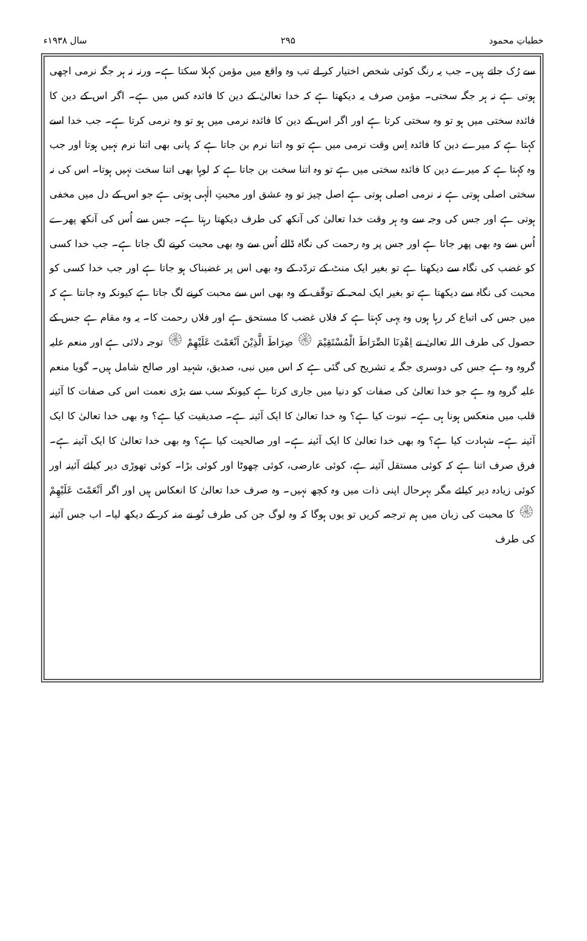خطباتِ محمود ۲۹۵ سال ۱۹۳۸ء
سے رُک جاتے ہیں۔ جب یہ رنگ کوئی شخص اختیار کر لے تب وہ واقع میں مؤمن کہلا سکتا ہے۔ ورنہ نہ ہر جگہ نرمی اچھی ہوتی ہے نہ ہر جگہ سختی۔ مؤمن صرف یہ دیکھتا ہے کہ خدا تعالیٰ کے دین کا فائدہ کس میں ہے۔ اگر اس کے دین کا فائدہ سختی میں ہو تو وہ سختی کرتا ہے اور اگر اس کے دین کا فائدہ نرمی میں ہو تو وہ نرمی کرتا ہے۔ جب خدا اسے کہتا ہے کہ میرے دین کا فائدہ اِس وقت نرمی میں ہے تو وہ اتنا نرم بن جاتا ہے کہ پانی بھی اتنا نرم نہیں ہوتا اور جب وہ کہتا ہے کہ میرے دین کا فائدہ سختی میں ہے تو وہ اتنا سخت بن جاتا ہے کہ لوہا بھی اتنا سخت نہیں ہوتا۔ اس کی نہ سختی اصلی ہوتی ہے نہ نرمی اصلی ہوتی ہے اصل چیز تو وہ عشق اور محبتِ الٰہی ہوتی ہے جو اس کے دل میں مخفی ہوتی ہے اور جس کی وجہ سے وہ ہر وقت خدا تعالیٰ کی آنکھ کی طرف دیکھتا رہتا ہے۔ جس سے اُس کی آنکھ پھرے اُس سے وہ بھی پھر جاتا ہے اور جس پر وہ رحمت کی نگاہ ڈالے اُس سے وہ بھی محبت کرنے لگ جاتا ہے۔ جب خدا کسی کو غضب کی نگاہ سے دیکھتا ہے تو بغیر ایک منٹ کے تردّد کے وہ بھی اس پر غضبناک ہو جاتا ہے اور جب خدا کسی کو محبت کی نگاہ سے دیکھتا ہے تو بغیر ایک لمحہ کے توقّف کے وہ بھی اس سے محبت کرنے لگ جاتا ہے کیونکہ وہ جانتا ہے کہ میں جس کی اتباع کر رہا ہوں وہ یہی کہتا ہے کہ فلاں غضب کا مستحق ہے اور فلاں رحمت کا۔ یہ وہ مقام ہے جس کے حصول کی طرف اللہ تعالیٰ نے اِهْدِنَا الصِّرَاطَ الْمُسْتَقِيْمَ ۞ صِرَاطَ الَّذِيْنَ اَنْعَمْتَ عَلَيْهِمْ ۞ توجہ دلائی ہے اور منعم علیہ گروہ وہ ہے جس کی دوسری جگہ یہ تشریح کی گئی ہے کہ اس میں نبی، صدیق، شہید اور صالح شامل ہیں۔ گویا منعم علیہ گروہ وہ ہے جو خدا تعالیٰ کی صفات کو دنیا میں جاری کرتا ہے کیونکہ سب سے بڑی نعمت اس کی صفات کا آئینہ قلب میں منعکس ہونا ہی ہے۔ نبوت کیا ہے؟ وہ خدا تعالیٰ کا ایک آئینہ ہے۔ صدیقیت کیا ہے؟ وہ بھی خدا تعالیٰ کا ایک آئینہ ہے۔ شہادت کیا ہے؟ وہ بھی خدا تعالیٰ کا ایک آئینہ ہے۔ اور صالحیت کیا ہے؟ وہ بھی خدا تعالیٰ کا ایک آئینہ ہے۔ فرق صرف اتنا ہے کہ کوئی مستقل آئینہ ہے، کوئی عارضی، کوئی چھوٹا اور کوئی بڑا۔ کوئی تھوڑی دیر کیلئے آئینہ اور کوئی زیادہ دیر کیلئے مگر بہرحال اپنی ذات میں وہ کچھ نہیں۔ وہ صرف خدا تعالیٰ کا انعکاس ہیں اور اگر اَنْعَمْتَ عَلَيْهِمْ ۞ کا محبت کی زبان میں ہم ترجمہ کریں تو یوں ہوگا کہ وہ لوگ جن کی طرف تُو نے منہ کر کے دیکھ لیا۔ اب جس آئینہ کی طرف